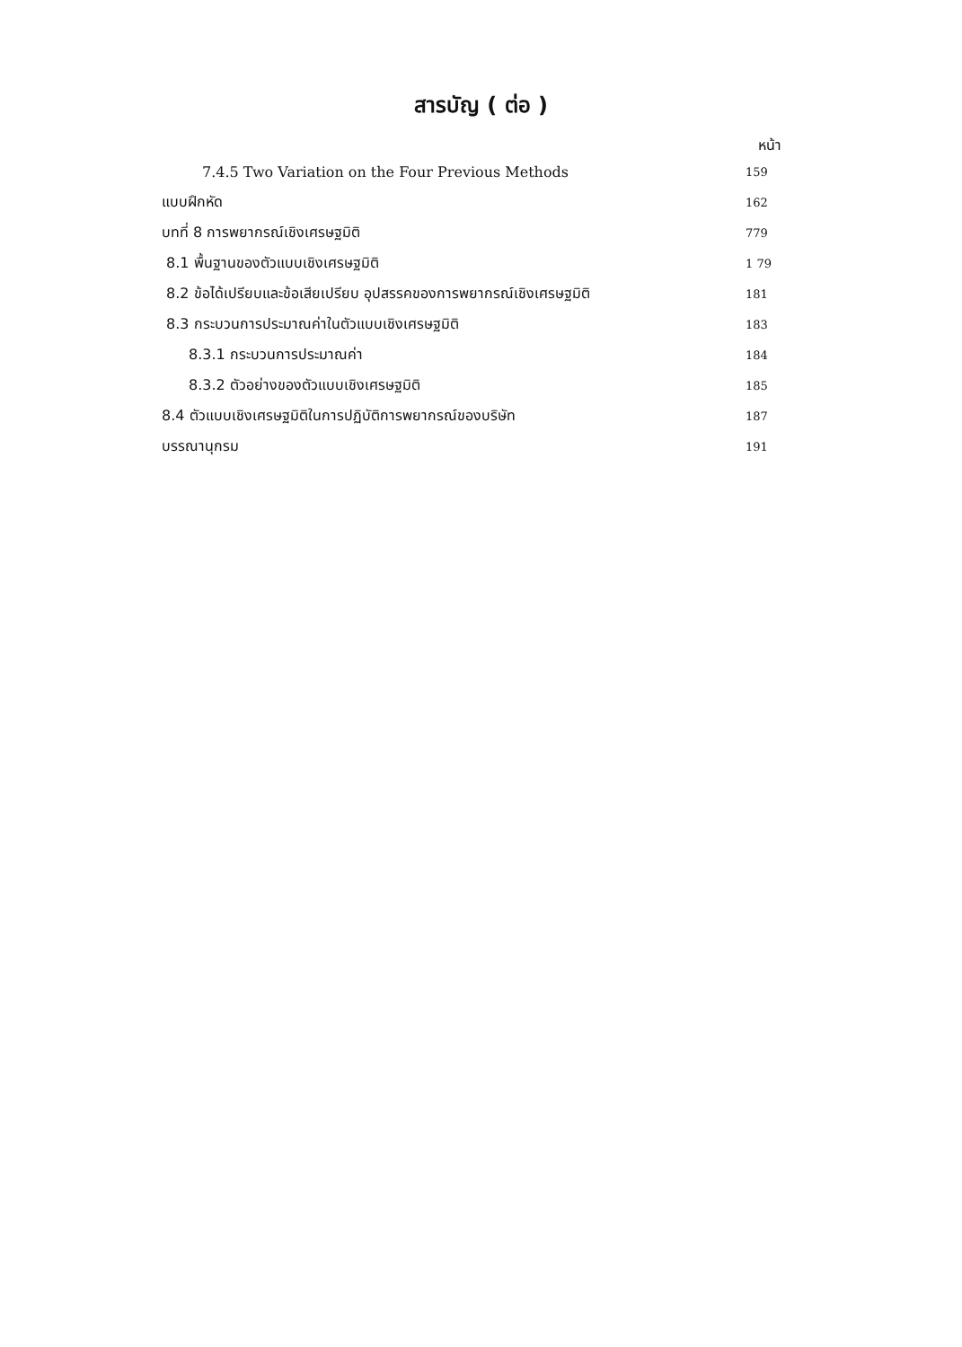สารบัญ ( ต่อ )
หน้า
7.4.5 Two Variation on the Four Previous Methods 159
แบบฝึกหัด 162
บทที่ 8 การพยากรณ์เชิงเศรษฐมิติ 779
8.1 พื้นฐานของตัวแบบเชิงเศรษฐมิติ 1 79
8.2 ข้อได้เปรียบและข้อเสียเปรียบ อุปสรรคของการพยากรณ์เชิงเศรษฐมิติ 181
8.3 กระบวนการประมาณค่าในตัวแบบเชิงเศรษฐมิติ 183
8.3.1 กระบวนการประมาณค่า 184
8.3.2 ตัวอย่างของตัวแบบเชิงเศรษฐมิติ 185
8.4 ตัวแบบเชิงเศรษฐมิติในการปฏิบัติการพยากรณ์ของบริษัท 187
บรรณานุกรม 191